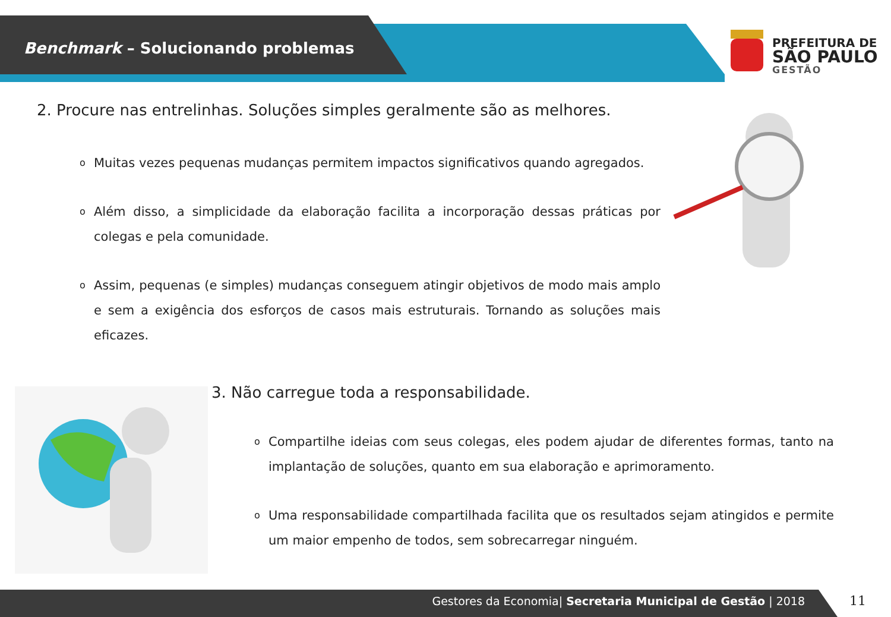Benchmark – Solucionando problemas
PREFEITURA DE
SÃO PAULO
GESTÃO
2. Procure nas entrelinhas. Soluções simples geralmente são as melhores.
o Muitas vezes pequenas mudanças permitem impactos significativos quando agregados.
o Além disso, a simplicidade da elaboração facilita a incorporação dessas práticas por colegas e pela comunidade.
o Assim, pequenas (e simples) mudanças conseguem atingir objetivos de modo mais amplo e sem a exigência dos esforços de casos mais estruturais. Tornando as soluções mais eficazes.
3. Não carregue toda a responsabilidade.
o Compartilhe ideias com seus colegas, eles podem ajudar de diferentes formas, tanto na implantação de soluções, quanto em sua elaboração e aprimoramento.
o Uma responsabilidade compartilhada facilita que os resultados sejam atingidos e permite um maior empenho de todos, sem sobrecarregar ninguém.
Gestores da Economia| Secretaria Municipal de Gestão | 2018
11